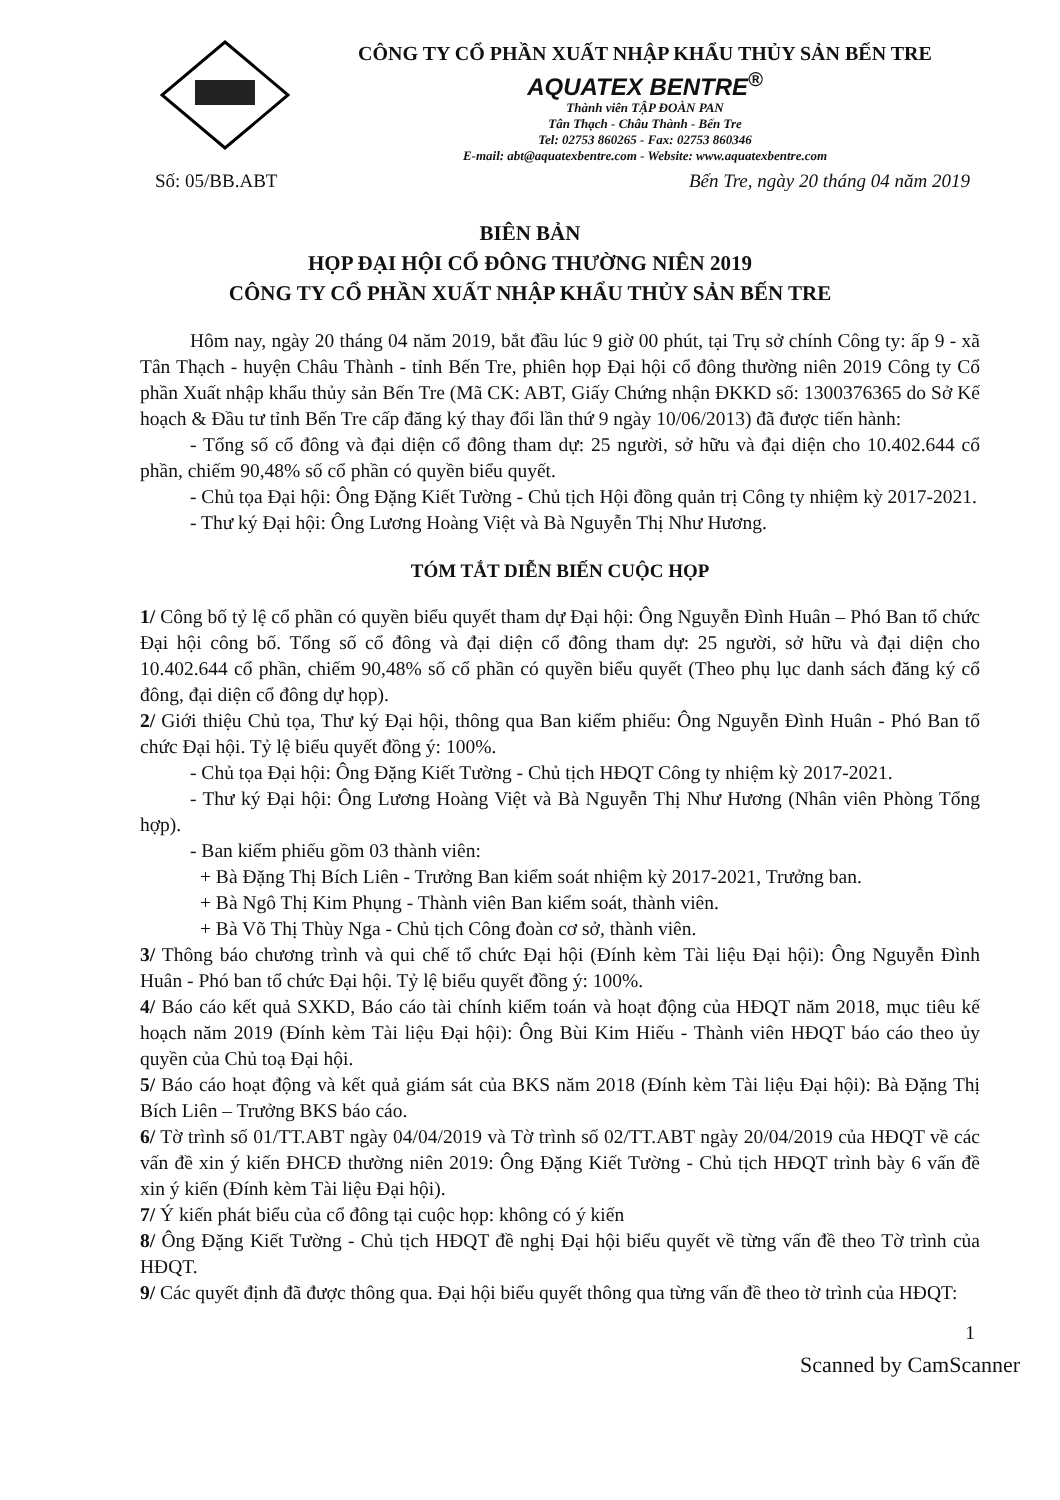CÔNG TY CỔ PHẦN XUẤT NHẬP KHẨU THỦY SẢN BẾN TRE
AQUATEX BENTRE<sup>®</sup>
Thành viên TẬP ĐOÀN PAN
Tân Thạch - Châu Thành - Bến Tre
Tel: 02753 860265 - Fax: 02753 860346
E-mail: abt@aquatexbentre.com - Website: www.aquatexbentre.com
Số: 05/BB.ABT Bến Tre, ngày 20 tháng 04 năm 2019
BIÊN BẢN
HỌP ĐẠI HỘI CỔ ĐÔNG THƯỜNG NIÊN 2019
CÔNG TY CỔ PHẦN XUẤT NHẬP KHẨU THỦY SẢN BẾN TRE
Hôm nay, ngày 20 tháng 04 năm 2019, bắt đầu lúc 9 giờ 00 phút, tại Trụ sở chính Công ty: ấp 9 - xã Tân Thạch - huyện Châu Thành - tỉnh Bến Tre, phiên họp Đại hội cổ đông thường niên 2019 Công ty Cổ phần Xuất nhập khẩu thủy sản Bến Tre (Mã CK: ABT, Giấy Chứng nhận ĐKKD số: 1300376365 do Sở Kế hoạch & Đầu tư tỉnh Bến Tre cấp đăng ký thay đổi lần thứ 9 ngày 10/06/2013) đã được tiến hành:
- Tổng số cổ đông và đại diện cổ đông tham dự: 25 người, sở hữu và đại diện cho 10.402.644 cổ phần, chiếm 90,48% số cổ phần có quyền biểu quyết.
- Chủ tọa Đại hội: Ông Đặng Kiết Tường - Chủ tịch Hội đồng quản trị Công ty nhiệm kỳ 2017-2021.
- Thư ký Đại hội: Ông Lương Hoàng Việt và Bà Nguyễn Thị Như Hương.
TÓM TẮT DIỄN BIẾN CUỘC HỌP
1/ Công bố tỷ lệ cổ phần có quyền biểu quyết tham dự Đại hội: Ông Nguyễn Đình Huân – Phó Ban tổ chức Đại hội công bố. Tổng số cổ đông và đại diện cổ đông tham dự: 25 người, sở hữu và đại diện cho 10.402.644 cổ phần, chiếm 90,48% số cổ phần có quyền biểu quyết (Theo phụ lục danh sách đăng ký cổ đông, đại diện cổ đông dự họp).
2/ Giới thiệu Chủ tọa, Thư ký Đại hội, thông qua Ban kiểm phiếu: Ông Nguyễn Đình Huân - Phó Ban tổ chức Đại hội. Tỷ lệ biểu quyết đồng ý: 100%.
- Chủ tọa Đại hội: Ông Đặng Kiết Tường - Chủ tịch HĐQT Công ty nhiệm kỳ 2017-2021.
- Thư ký Đại hội: Ông Lương Hoàng Việt và Bà Nguyễn Thị Như Hương (Nhân viên Phòng Tổng hợp).
- Ban kiểm phiếu gồm 03 thành viên:
+ Bà Đặng Thị Bích Liên - Trưởng Ban kiểm soát nhiệm kỳ 2017-2021, Trưởng ban.
+ Bà Ngô Thị Kim Phụng - Thành viên Ban kiểm soát, thành viên.
+ Bà Võ Thị Thùy Nga - Chủ tịch Công đoàn cơ sở, thành viên.
3/ Thông báo chương trình và qui chế tổ chức Đại hội (Đính kèm Tài liệu Đại hội): Ông Nguyễn Đình Huân - Phó ban tổ chức Đại hội. Tỷ lệ biểu quyết đồng ý: 100%.
4/ Báo cáo kết quả SXKD, Báo cáo tài chính kiểm toán và hoạt động của HĐQT năm 2018, mục tiêu kế hoạch năm 2019 (Đính kèm Tài liệu Đại hội): Ông Bùi Kim Hiếu - Thành viên HĐQT báo cáo theo ủy quyền của Chủ toạ Đại hội.
5/ Báo cáo hoạt động và kết quả giám sát của BKS năm 2018 (Đính kèm Tài liệu Đại hội): Bà Đặng Thị Bích Liên – Trưởng BKS báo cáo.
6/ Tờ trình số 01/TT.ABT ngày 04/04/2019 và Tờ trình số 02/TT.ABT ngày 20/04/2019 của HĐQT về các vấn đề xin ý kiến ĐHCĐ thường niên 2019: Ông Đặng Kiết Tường - Chủ tịch HĐQT trình bày 6 vấn đề xin ý kiến (Đính kèm Tài liệu Đại hội).
7/ Ý kiến phát biểu của cổ đông tại cuộc họp: không có ý kiến
8/ Ông Đặng Kiết Tường - Chủ tịch HĐQT đề nghị Đại hội biểu quyết về từng vấn đề theo Tờ trình của HĐQT.
9/ Các quyết định đã được thông qua. Đại hội biểu quyết thông qua từng vấn đề theo tờ trình của HĐQT:
1
Scanned by CamScanner